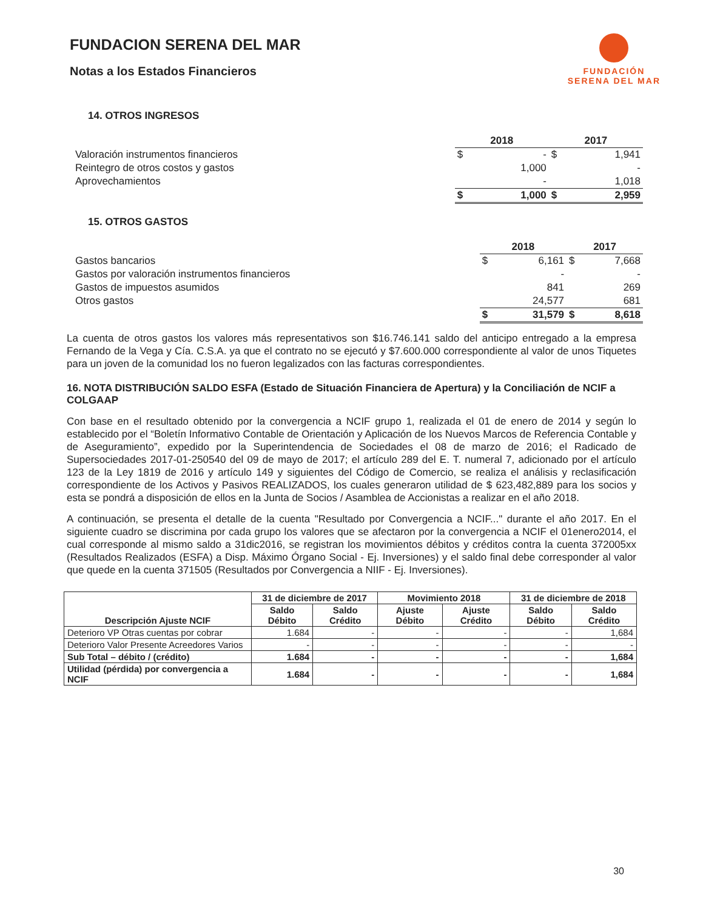FUNDACION SERENA DEL MAR
Notas a los Estados Financieros
FUNDACIÓN
SERENA DEL MAR
14. OTROS INGRESOS
| | 2018 | | 2017 | |
| Valoración instrumentos financieros | $ | - | $ | 1,941 |
| Reintegro de otros costos y gastos | | 1,000 | | - |
| Aprovechamientos | | - | | 1,018 |
| | $ | 1,000 | $ | 2,959 |
15. OTROS GASTOS
| | 2018 | | 2017 | |
| Gastos bancarios | $ | 6,161 | $ | 7,668 |
| Gastos por valoración instrumentos financieros | | - | | - |
| Gastos de impuestos asumidos | | 841 | | 269 |
| Otros gastos | | 24,577 | | 681 |
| | $ | 31,579 | $ | 8,618 |
La cuenta de otros gastos los valores más representativos son $16.746.141 saldo del anticipo entregado a la empresa Fernando de la Vega y Cía. C.S.A. ya que el contrato no se ejecutó y $7.600.000 correspondiente al valor de unos Tiquetes para un joven de la comunidad los no fueron legalizados con las facturas correspondientes.
16. NOTA DISTRIBUCIÓN SALDO ESFA (Estado de Situación Financiera de Apertura) y la Conciliación de NCIF a COLGAAP
Con base en el resultado obtenido por la convergencia a NCIF grupo 1, realizada el 01 de enero de 2014 y según lo establecido por el “Boletín Informativo Contable de Orientación y Aplicación de los Nuevos Marcos de Referencia Contable y de Aseguramiento”, expedido por la Superintendencia de Sociedades el 08 de marzo de 2016; el Radicado de Supersociedades 2017-01-250540 del 09 de mayo de 2017; el artículo 289 del E. T. numeral 7, adicionado por el artículo 123 de la Ley 1819 de 2016 y artículo 149 y siguientes del Código de Comercio, se realiza el análisis y reclasificación correspondiente de los Activos y Pasivos REALIZADOS, los cuales generaron utilidad de $ 623,482,889 para los socios y esta se pondrá a disposición de ellos en la Junta de Socios / Asamblea de Accionistas a realizar en el año 2018.
A continuación, se presenta el detalle de la cuenta "Resultado por Convergencia a NCIF..." durante el año 2017. En el siguiente cuadro se discrimina por cada grupo los valores que se afectaron por la convergencia a NCIF el 01enero2014, el cual corresponde al mismo saldo a 31dic2016, se registran los movimientos débitos y créditos contra la cuenta 372005xx (Resultados Realizados (ESFA) a Disp. Máximo Órgano Social - Ej. Inversiones) y el saldo final debe corresponder al valor que quede en la cuenta 371505 (Resultados por Convergencia a NIIF - Ej. Inversiones).
| Descripción Ajuste NCIF | 31 de diciembre de 2017 | | Movimiento 2018 | | 31 de diciembre de 2018 | |
| --- | --- | --- | --- | --- | --- | --- |
| | Saldo Débito | Saldo Crédito | Ajuste Débito | Ajuste Crédito | Saldo Débito | Saldo Crédito |
| Deterioro VP Otras cuentas por cobrar | 1.684 | - | - | - | - | 1,684 |
| Deterioro Valor Presente Acreedores Varios | - | - | - | - | - | - |
| Sub Total – débito / (crédito) | 1.684 | - | - | - | - | 1,684 |
| Utilidad (pérdida) por convergencia a NCIF | 1.684 | - | - | - | - | 1,684 |
30